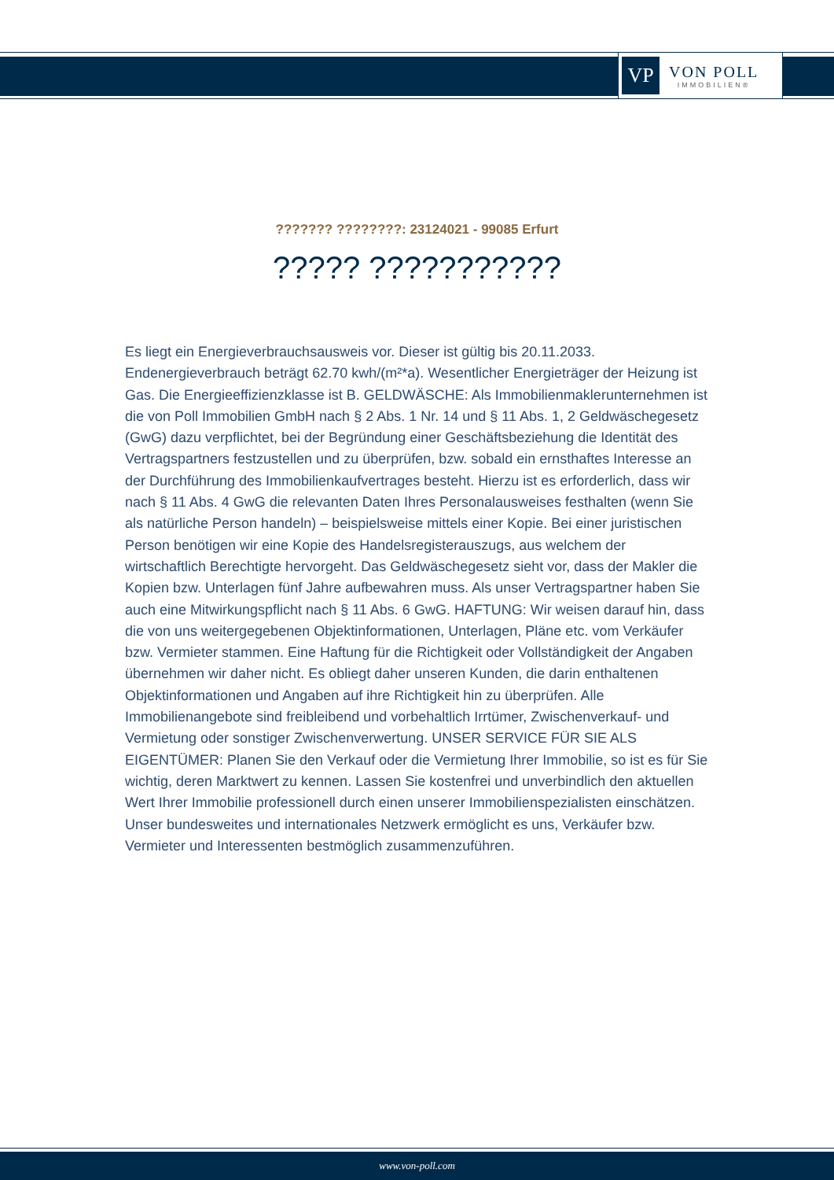VP
VON POLL
IMMOBILIEN®
??????? ????????: 23124021 - 99085 Erfurt
????? ???????????
Es liegt ein Energieverbrauchsausweis vor. Dieser ist gültig bis 20.11.2033. Endenergieverbrauch beträgt 62.70 kwh/(m²*a). Wesentlicher Energieträger der Heizung ist Gas. Die Energieeffizienzklasse ist B. GELDWÄSCHE: Als Immobilienmaklerunternehmen ist die von Poll Immobilien GmbH nach § 2 Abs. 1 Nr. 14 und § 11 Abs. 1, 2 Geldwäschegesetz (GwG) dazu verpflichtet, bei der Begründung einer Geschäftsbeziehung die Identität des Vertragspartners festzustellen und zu überprüfen, bzw. sobald ein ernsthaftes Interesse an der Durchführung des Immobilienkaufvertrages besteht. Hierzu ist es erforderlich, dass wir nach § 11 Abs. 4 GwG die relevanten Daten Ihres Personalausweises festhalten (wenn Sie als natürliche Person handeln) – beispielsweise mittels einer Kopie. Bei einer juristischen Person benötigen wir eine Kopie des Handelsregisterauszugs, aus welchem der wirtschaftlich Berechtigte hervorgeht. Das Geldwäschegesetz sieht vor, dass der Makler die Kopien bzw. Unterlagen fünf Jahre aufbewahren muss. Als unser Vertragspartner haben Sie auch eine Mitwirkungspflicht nach § 11 Abs. 6 GwG. HAFTUNG: Wir weisen darauf hin, dass die von uns weitergegebenen Objektinformationen, Unterlagen, Pläne etc. vom Verkäufer bzw. Vermieter stammen. Eine Haftung für die Richtigkeit oder Vollständigkeit der Angaben übernehmen wir daher nicht. Es obliegt daher unseren Kunden, die darin enthaltenen Objektinformationen und Angaben auf ihre Richtigkeit hin zu überprüfen. Alle Immobilienangebote sind freibleibend und vorbehaltlich Irrtümer, Zwischenverkauf- und Vermietung oder sonstiger Zwischenverwertung. UNSER SERVICE FÜR SIE ALS EIGENTÜMER: Planen Sie den Verkauf oder die Vermietung Ihrer Immobilie, so ist es für Sie wichtig, deren Marktwert zu kennen. Lassen Sie kostenfrei und unverbindlich den aktuellen Wert Ihrer Immobilie professionell durch einen unserer Immobilienspezialisten einschätzen. Unser bundesweites und internationales Netzwerk ermöglicht es uns, Verkäufer bzw. Vermieter und Interessenten bestmöglich zusammenzuführen.
www.von-poll.com